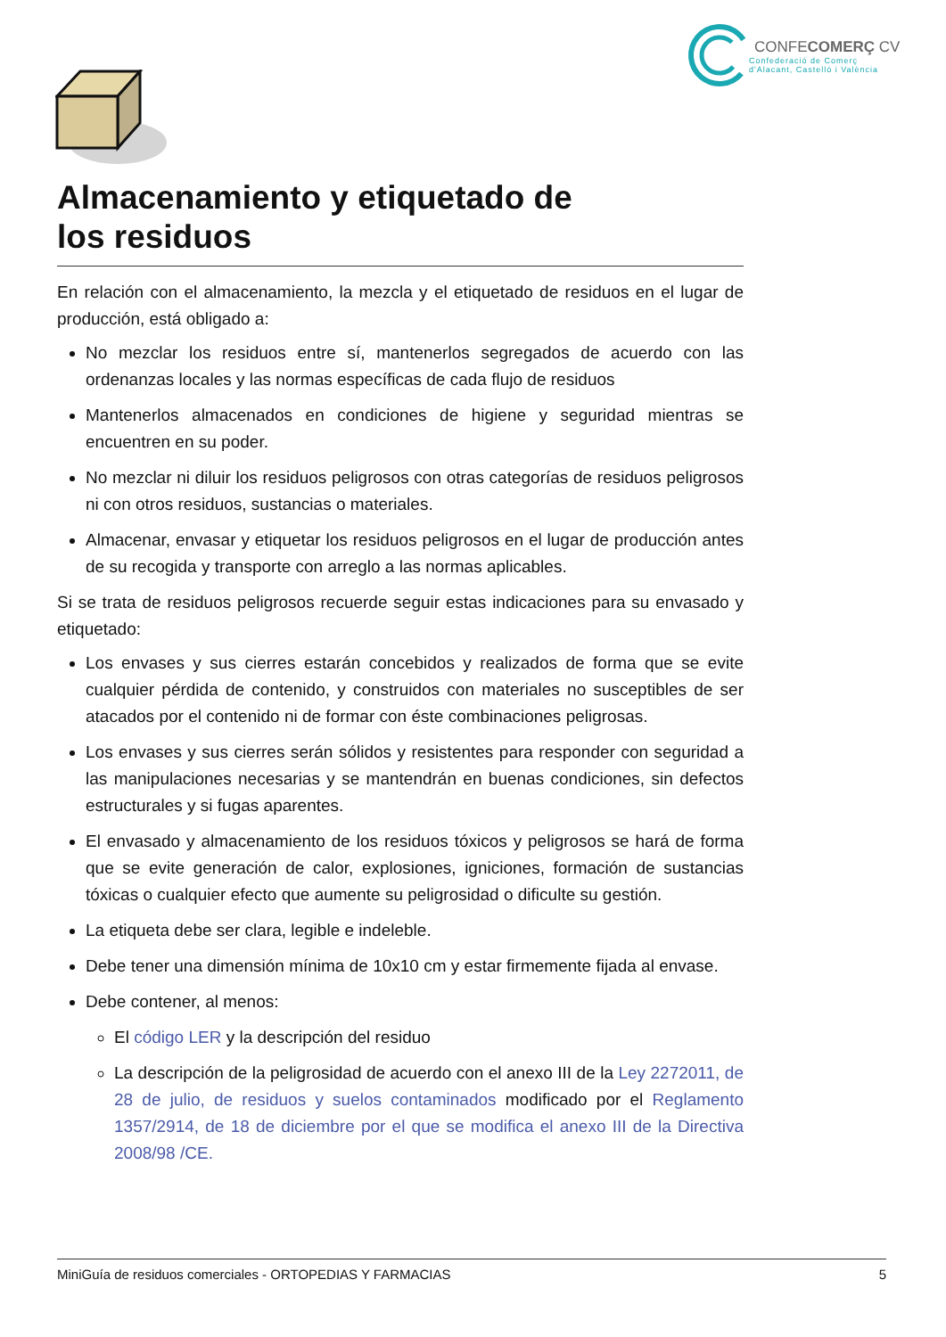CONFECOMERÇ CV
Confederació de Comerç
d'Alacant, Castelló i València
Almacenamiento y etiquetado de
los residuos
En relación con el almacenamiento, la mezcla y el etiquetado de residuos en el lugar de producción, está obligado a:
No mezclar los residuos entre sí, mantenerlos segregados de acuerdo con las ordenanzas locales y las normas específicas de cada flujo de residuos
Mantenerlos almacenados en condiciones de higiene y seguridad mientras se encuentren en su poder.
No mezclar ni diluir los residuos peligrosos con otras categorías de residuos peligrosos ni con otros residuos, sustancias o materiales.
Almacenar, envasar y etiquetar los residuos peligrosos en el lugar de producción antes de su recogida y transporte con arreglo a las normas aplicables.
Si se trata de residuos peligrosos recuerde seguir estas indicaciones para su envasado y etiquetado:
Los envases y sus cierres estarán concebidos y realizados de forma que se evite cualquier pérdida de contenido, y construidos con materiales no susceptibles de ser atacados por el contenido ni de formar con éste combinaciones peligrosas.
Los envases y sus cierres serán sólidos y resistentes para responder con seguridad a las manipulaciones necesarias y se mantendrán en buenas condiciones, sin defectos estructurales y si fugas aparentes.
El envasado y almacenamiento de los residuos tóxicos y peligrosos se hará de forma que se evite generación de calor, explosiones, igniciones, formación de sustancias tóxicas o cualquier efecto que aumente su peligrosidad o dificulte su gestión.
La etiqueta debe ser clara, legible e indeleble.
Debe tener una dimensión mínima de 10x10 cm y estar firmemente fijada al envase.
Debe contener, al menos:
El código LER y la descripción del residuo
La descripción de la peligrosidad de acuerdo con el anexo III de la Ley 2272011, de 28 de julio, de residuos y suelos contaminados modificado por el Reglamento 1357/2914, de 18 de diciembre por el que se modifica el anexo III de la Directiva 2008/98 /CE.
MiniGuía de residuos comerciales - ORTOPEDIAS Y FARMACIAS 5